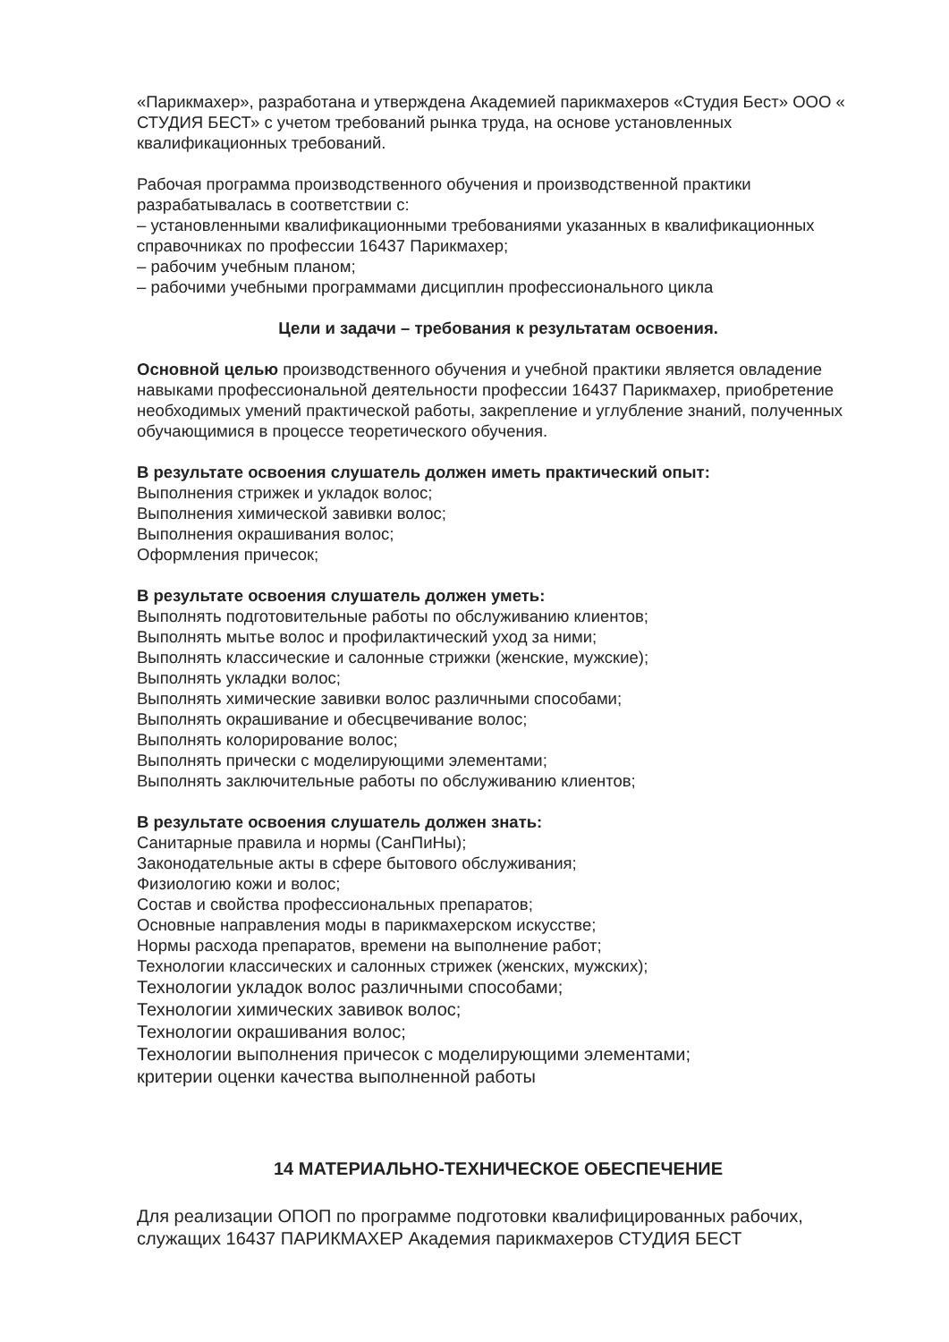«Парикмахер», разработана и утверждена Академией парикмахеров «Студия Бест» ООО « СТУДИЯ БЕСТ» с учетом требований рынка труда, на основе установленных квалификационных требований.
Рабочая программа производственного обучения и производственной практики разрабатывалась в соответствии с:
– установленными квалификационными требованиями указанных в квалификационных справочниках по профессии 16437 Парикмахер;
– рабочим учебным планом;
– рабочими учебными программами дисциплин профессионального цикла
Цели и задачи – требования к результатам освоения.
Основной целью производственного обучения и учебной практики является овладение навыками профессиональной деятельности профессии 16437 Парикмахер, приобретение необходимых умений практической работы, закрепление и углубление знаний, полученных обучающимися в процессе теоретического обучения.
В результате освоения слушатель должен иметь практический опыт:
Выполнения стрижек и укладок волос;
Выполнения химической завивки волос;
Выполнения окрашивания волос;
Оформления причесок;
В результате освоения слушатель должен уметь:
Выполнять подготовительные работы по обслуживанию клиентов;
Выполнять мытье волос и профилактический уход за ними;
Выполнять классические и салонные стрижки (женские, мужские);
Выполнять укладки волос;
Выполнять химические завивки волос различными способами;
Выполнять окрашивание и обесцвечивание волос;
Выполнять колорирование волос;
Выполнять прически с моделирующими элементами;
Выполнять заключительные работы по обслуживанию клиентов;
В результате освоения слушатель должен знать:
Санитарные правила и нормы (СанПиНы);
Законодательные акты в сфере бытового обслуживания;
Физиологию кожи и волос;
Состав и свойства профессиональных препаратов;
Основные направления моды в парикмахерском искусстве;
Нормы расхода препаратов, времени на выполнение работ;
Технологии классических и салонных стрижек (женских, мужских);
Технологии укладок волос различными способами;
Технологии химических завивок волос;
Технологии окрашивания волос;
Технологии выполнения причесок с моделирующими элементами;
критерии оценки качества выполненной работы
14 МАТЕРИАЛЬНО-ТЕХНИЧЕСКОЕ ОБЕСПЕЧЕНИЕ
Для реализации ОПОП по программе подготовки квалифицированных рабочих, служащих 16437 ПАРИКМАХЕР Академия парикмахеров СТУДИЯ БЕСТ